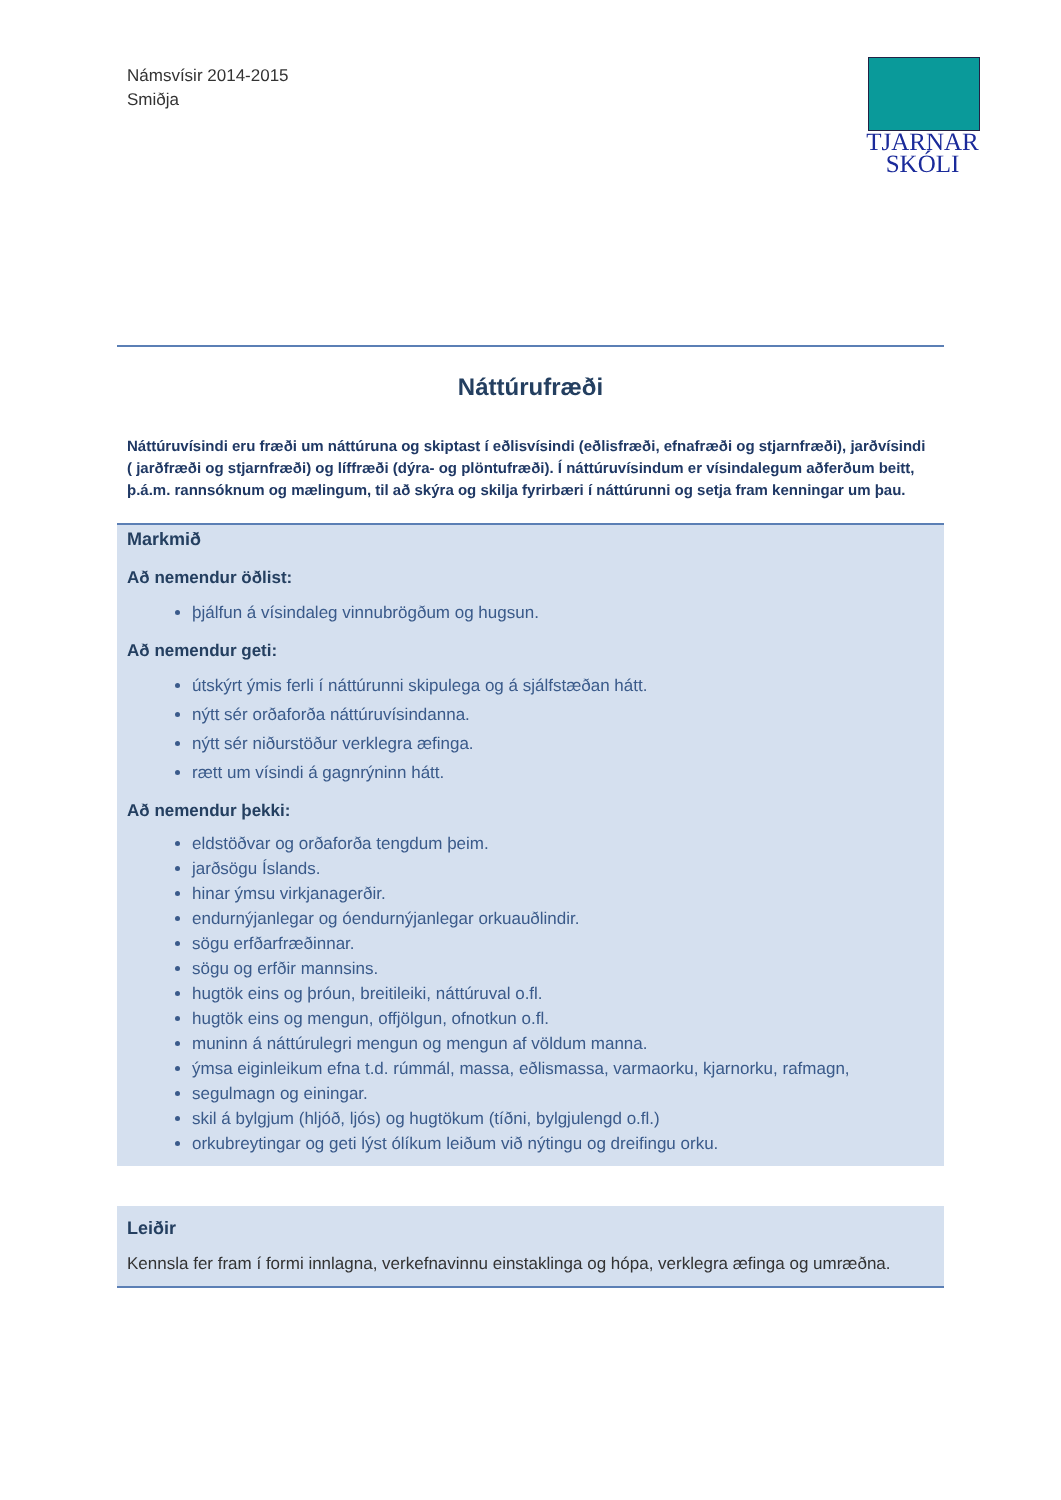Námsvísir 2014-2015
Smiðja
TJARNAR
SKÓLI
Náttúrufræði
Náttúruvísindi eru fræði um náttúruna og skiptast í eðlisvísindi (eðlisfræði, efnafræði og stjarnfræði), jarðvísindi ( jarðfræði og stjarnfræði) og líffræði (dýra- og plöntufræði). Í náttúruvísindum er vísindalegum aðferðum beitt, þ.á.m. rannsóknum og mælingum, til að skýra og skilja fyrirbæri í náttúrunni og setja fram kenningar um þau.
Markmið
Að nemendur öðlist:
þjálfun á vísindaleg vinnubrögðum og hugsun.
Að nemendur geti:
útskýrt ýmis ferli í náttúrunni skipulega og á sjálfstæðan hátt.
nýtt sér orðaforða náttúruvísindanna.
nýtt sér niðurstöður verklegra æfinga.
rætt um vísindi á gagnrýninn hátt.
Að nemendur þekki:
eldstöðvar og orðaforða tengdum þeim.
jarðsögu Íslands.
hinar ýmsu virkjanagerðir.
endurnýjanlegar og óendurnýjanlegar orkuauðlindir.
sögu erfðarfræðinnar.
sögu og erfðir mannsins.
hugtök eins og þróun, breitileiki, náttúruval o.fl.
hugtök eins og mengun, offjölgun, ofnotkun o.fl.
muninn á náttúrulegri mengun og mengun af völdum manna.
ýmsa eiginleikum efna t.d. rúmmál, massa, eðlismassa, varmaorku, kjarnorku, rafmagn,
segulmagn og einingar.
skil á bylgjum (hljóð, ljós) og hugtökum (tíðni, bylgjulengd o.fl.)
orkubreytingar og geti lýst ólíkum leiðum við nýtingu og dreifingu orku.
Leiðir
Kennsla fer fram í formi innlagna, verkefnavinnu einstaklinga og hópa, verklegra æfinga og umræðna.